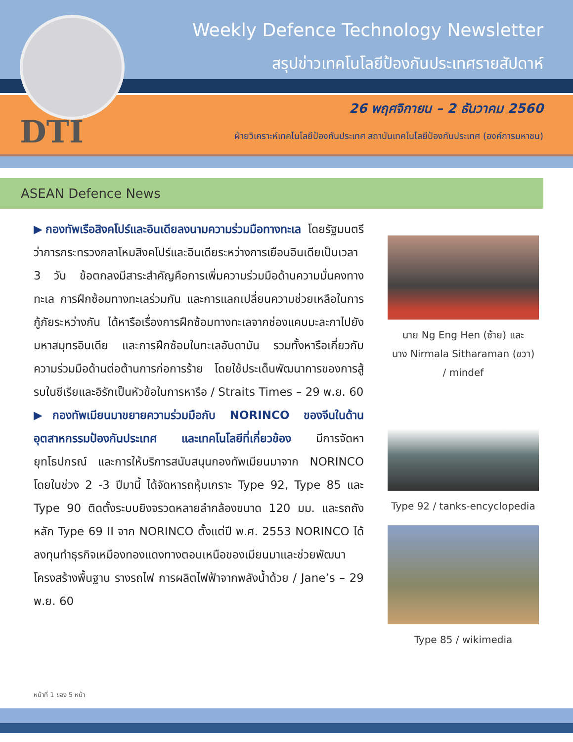Weekly Defence Technology Newsletter
สรุปข่าวเทคโนโลยีป้องกันประเทศรายสัปดาห์
26 พฤศจิกายน – 2 ธันวาคม 2560
ฝ่ายวิเคราะห์เทคโนโลยีป้องกันประเทศ สถาบันเทคโนโลยีป้องกันประเทศ (องค์การมหาชน)
DTI
ASEAN Defence News
▶กองทัพเรือสิงคโปร์และอินเดียลงนามความร่วมมือทางทะเล โดยรัฐมนตรีว่าการกระทรวงกลาโหมสิงคโปร์และอินเดียระหว่างการเยือนอินเดียเป็นเวลา 3 วัน ข้อตกลงมีสาระสำคัญคือการเพิ่มความร่วมมือด้านความมั่นคงทางทะเล การฝึกซ้อมทางทะเลร่วมกัน และการแลกเปลี่ยนความช่วยเหลือในการกู้ภัยระหว่างกัน ได้หารือเรื่องการฝึกซ้อมทางทะเลจากช่องแคบมะละกาไปยังมหาสมุทรอินเดีย และการฝึกซ้อมในทะเลอันดามัน รวมทั้งหารือเกี่ยวกับความร่วมมือด้านต่อต้านการก่อการร้าย โดยใช้ประเด็นพัฒนาการของการสู้รบในซีเรียและอิรักเป็นหัวข้อในการหารือ / Straits Times – 29 พ.ย. 60
▶กองทัพเมียนมาขยายความร่วมมือกับ NORINCO ของจีนในด้านอุตสาหกรรมป้องกันประเทศ และเทคโนโลยีที่เกี่ยวข้อง มีการจัดหายุทโธปกรณ์ และการให้บริการสนับสนุนกองทัพเมียนมาจาก NORINCO โดยในช่วง 2 -3 ปีมานี้ ได้จัดหารถหุ้มเกราะ Type 92, Type 85 และ Type 90 ติดตั้งระบบยิงจรวดหลายลำกล้องขนาด 120 มม. และรถถังหลัก Type 69 II จาก NORINCO ตั้งแต่ปี พ.ศ. 2553 NORINCO ได้ลงทุนทำธุรกิจเหมืองทองแดงทางตอนเหนือของเมียนมาและช่วยพัฒนาโครงสร้างพื้นฐาน รางรถไฟ การผลิตไฟฟ้าจากพลังน้ำด้วย / Jane’s – 29 พ.ย. 60
นาย Ng Eng Hen (ซ้าย) และ
นาง Nirmala Sitharaman (ขวา)
/ mindef
Type 92 / tanks-encyclopedia
Type 85 / wikimedia
หน้าที่ 1 ของ 5 หน้า